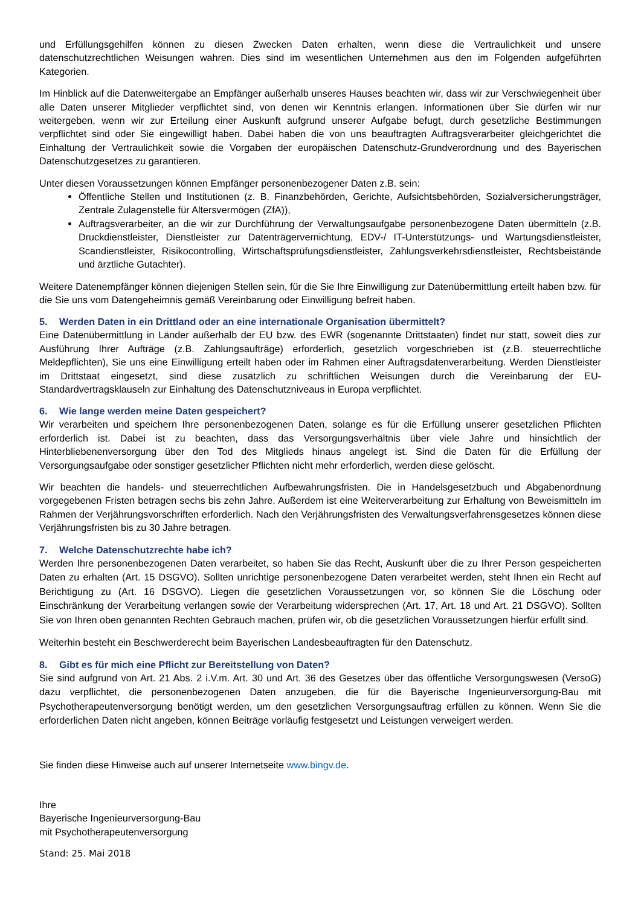und Erfüllungsgehilfen können zu diesen Zwecken Daten erhalten, wenn diese die Vertraulichkeit und unsere datenschutzrechtlichen Weisungen wahren. Dies sind im wesentlichen Unternehmen aus den im Folgenden aufgeführten Kategorien.
Im Hinblick auf die Datenweitergabe an Empfänger außerhalb unseres Hauses beachten wir, dass wir zur Verschwiegenheit über alle Daten unserer Mitglieder verpflichtet sind, von denen wir Kenntnis erlangen. Informationen über Sie dürfen wir nur weitergeben, wenn wir zur Erteilung einer Auskunft aufgrund unserer Aufgabe befugt, durch gesetzliche Bestimmungen verpflichtet sind oder Sie eingewilligt haben. Dabei haben die von uns beauftragten Auftragsverarbeiter gleichgerichtet die Einhaltung der Vertraulichkeit sowie die Vorgaben der europäischen Datenschutz-Grundverordnung und des Bayerischen Datenschutzgesetzes zu garantieren.
Unter diesen Voraussetzungen können Empfänger personenbezogener Daten z.B. sein:
Öffentliche Stellen und Institutionen (z. B. Finanzbehörden, Gerichte, Aufsichtsbehörden, Sozialversicherungsträger, Zentrale Zulagenstelle für Altersvermögen (ZfA)),
Auftragsverarbeiter, an die wir zur Durchführung der Verwaltungsaufgabe personenbezogene Daten übermitteln (z.B. Druckdienstleister, Dienstleister zur Datenträgervernichtung, EDV-/ IT-Unterstützungs- und Wartungsdienstleister, Scandienstleister, Risikocontrolling, Wirtschaftsprüfungsdienstleister, Zahlungsverkehrsdienstleister, Rechtsbeistände und ärztliche Gutachter).
Weitere Datenempfänger können diejenigen Stellen sein, für die Sie Ihre Einwilligung zur Datenübermittlung erteilt haben bzw. für die Sie uns vom Datengeheimnis gemäß Vereinbarung oder Einwilligung befreit haben.
5. Werden Daten in ein Drittland oder an eine internationale Organisation übermittelt?
Eine Datenübermittlung in Länder außerhalb der EU bzw. des EWR (sogenannte Drittstaaten) findet nur statt, soweit dies zur Ausführung Ihrer Aufträge (z.B. Zahlungsaufträge) erforderlich, gesetzlich vorgeschrieben ist (z.B. steuerrechtliche Meldepflichten), Sie uns eine Einwilligung erteilt haben oder im Rahmen einer Auftragsdatenverarbeitung. Werden Dienstleister im Drittstaat eingesetzt, sind diese zusätzlich zu schriftlichen Weisungen durch die Vereinbarung der EU-Standardvertragsklauseln zur Einhaltung des Datenschutzniveaus in Europa verpflichtet.
6. Wie lange werden meine Daten gespeichert?
Wir verarbeiten und speichern Ihre personenbezogenen Daten, solange es für die Erfüllung unserer gesetzlichen Pflichten erforderlich ist. Dabei ist zu beachten, dass das Versorgungsverhältnis über viele Jahre und hinsichtlich der Hinterbliebenenversorgung über den Tod des Mitglieds hinaus angelegt ist. Sind die Daten für die Erfüllung der Versorgungsaufgabe oder sonstiger gesetzlicher Pflichten nicht mehr erforderlich, werden diese gelöscht.
Wir beachten die handels- und steuerrechtlichen Aufbewahrungsfristen. Die in Handelsgesetzbuch und Abgabenordnung vorgegebenen Fristen betragen sechs bis zehn Jahre. Außerdem ist eine Weiterverarbeitung zur Erhaltung von Beweismitteln im Rahmen der Verjährungsvorschriften erforderlich. Nach den Verjährungsfristen des Verwaltungsverfahrensgesetzes können diese Verjährungsfristen bis zu 30 Jahre betragen.
7. Welche Datenschutzrechte habe ich?
Werden Ihre personenbezogenen Daten verarbeitet, so haben Sie das Recht, Auskunft über die zu Ihrer Person gespeicherten Daten zu erhalten (Art. 15 DSGVO). Sollten unrichtige personenbezogene Daten verarbeitet werden, steht Ihnen ein Recht auf Berichtigung zu (Art. 16 DSGVO). Liegen die gesetzlichen Voraussetzungen vor, so können Sie die Löschung oder Einschränkung der Verarbeitung verlangen sowie der Verarbeitung widersprechen (Art. 17, Art. 18 und Art. 21 DSGVO). Sollten Sie von Ihren oben genannten Rechten Gebrauch machen, prüfen wir, ob die gesetzlichen Voraussetzungen hierfür erfüllt sind.
Weiterhin besteht ein Beschwerderecht beim Bayerischen Landesbeauftragten für den Datenschutz.
8. Gibt es für mich eine Pflicht zur Bereitstellung von Daten?
Sie sind aufgrund von Art. 21 Abs. 2 i.V.m. Art. 30 und Art. 36 des Gesetzes über das öffentliche Versorgungswesen (VersoG) dazu verpflichtet, die personenbezogenen Daten anzugeben, die für die Bayerische Ingenieurversorgung-Bau mit Psychotherapeutenversorgung benötigt werden, um den gesetzlichen Versorgungsauftrag erfüllen zu können. Wenn Sie die erforderlichen Daten nicht angeben, können Beiträge vorläufig festgesetzt und Leistungen verweigert werden.
Sie finden diese Hinweise auch auf unserer Internetseite www.bingv.de.
Ihre
Bayerische Ingenieurversorgung-Bau
mit Psychotherapeutenversorgung
Stand: 25. Mai 2018